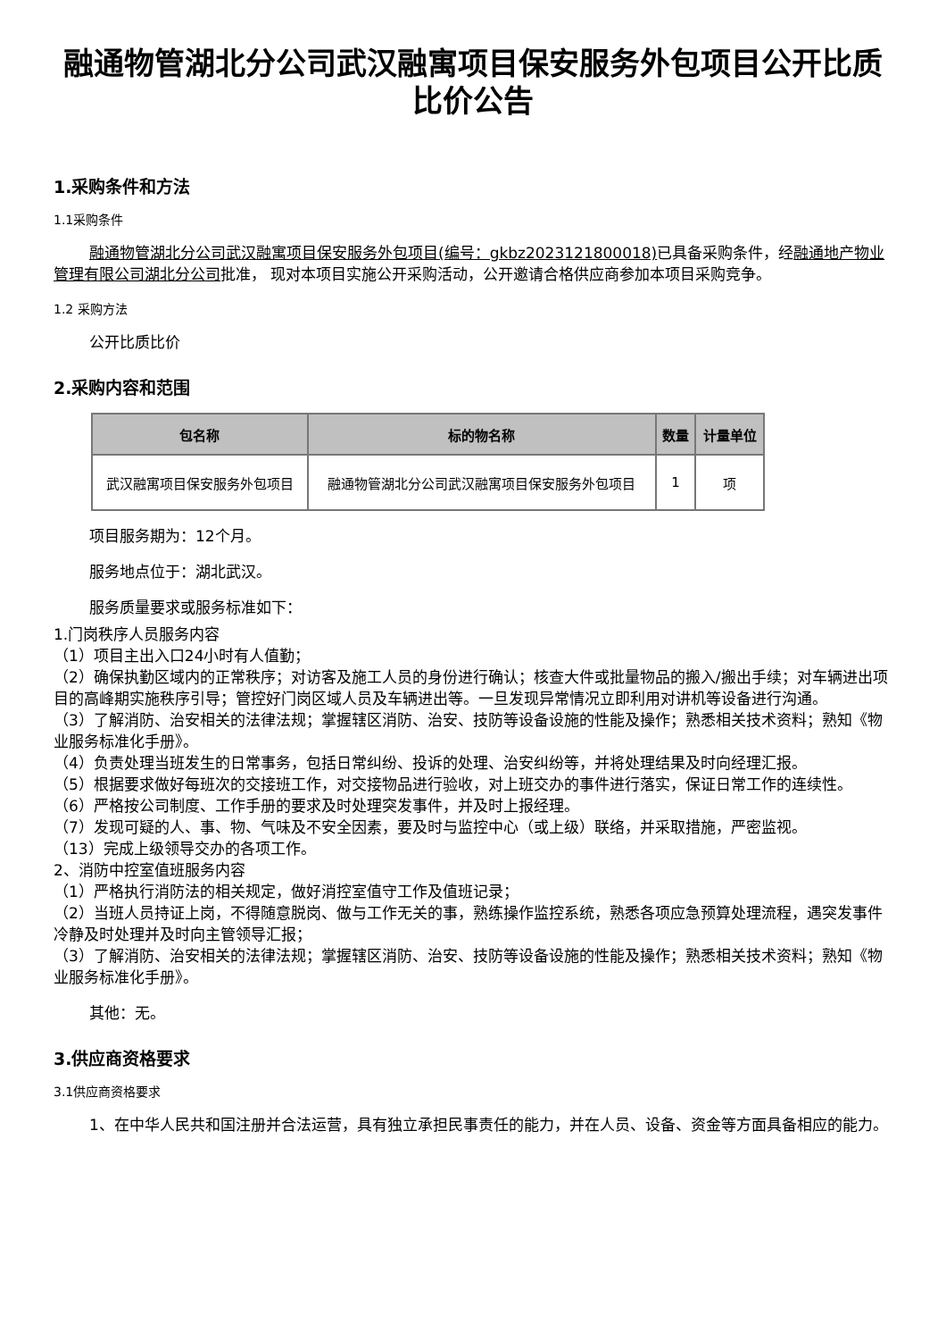融通物管湖北分公司武汉融寓项目保安服务外包项目公开比质比价公告
1.采购条件和方法
1.1采购条件
融通物管湖北分公司武汉融寓项目保安服务外包项目(编号：gkbz2023121800018) 已具备采购条件，经融通地产物业管理有限公司湖北分公司批准， 现对本项目实施公开采购活动，公开邀请合格供应商参加本项目采购竞争。
1.2 采购方法
公开比质比价
2.采购内容和范围
| 包名称 | 标的物名称 | 数量 | 计量单位 |
| --- | --- | --- | --- |
| 武汉融寓项目保安服务外包项目 | 融通物管湖北分公司武汉融寓项目保安服务外包项目 | 1 | 项 |
项目服务期为：12个月。
服务地点位于：湖北武汉。
服务质量要求或服务标准如下：
1.门岗秩序人员服务内容
（1）项目主出入口24小时有人值勤；
（2）确保执勤区域内的正常秩序；对访客及施工人员的身份进行确认；核查大件或批量物品的搬入/搬出手续；对车辆进出项目的高峰期实施秩序引导；管控好门岗区域人员及车辆进出等。一旦发现异常情况立即利用对讲机等设备进行沟通。
（3）了解消防、治安相关的法律法规；掌握辖区消防、治安、技防等设备设施的性能及操作；熟悉相关技术资料；熟知《物业服务标准化手册》。
（4）负责处理当班发生的日常事务，包括日常纠纷、投诉的处理、治安纠纷等，并将处理结果及时向经理汇报。
（5）根据要求做好每班次的交接班工作，对交接物品进行验收，对上班交办的事件进行落实，保证日常工作的连续性。
（6）严格按公司制度、工作手册的要求及时处理突发事件，并及时上报经理。
（7）发现可疑的人、事、物、气味及不安全因素，要及时与监控中心（或上级）联络，并采取措施，严密监视。
（13）完成上级领导交办的各项工作。
2、消防中控室值班服务内容
（1）严格执行消防法的相关规定，做好消控室值守工作及值班记录；
（2）当班人员持证上岗，不得随意脱岗、做与工作无关的事，熟练操作监控系统，熟悉各项应急预算处理流程，遇突发事件冷静及时处理并及时向主管领导汇报；
（3）了解消防、治安相关的法律法规；掌握辖区消防、治安、技防等设备设施的性能及操作；熟悉相关技术资料；熟知《物业服务标准化手册》。
其他：无。
3.供应商资格要求
3.1供应商资格要求
1、在中华人民共和国注册并合法运营，具有独立承担民事责任的能力，并在人员、设备、资金等方面具备相应的能力。